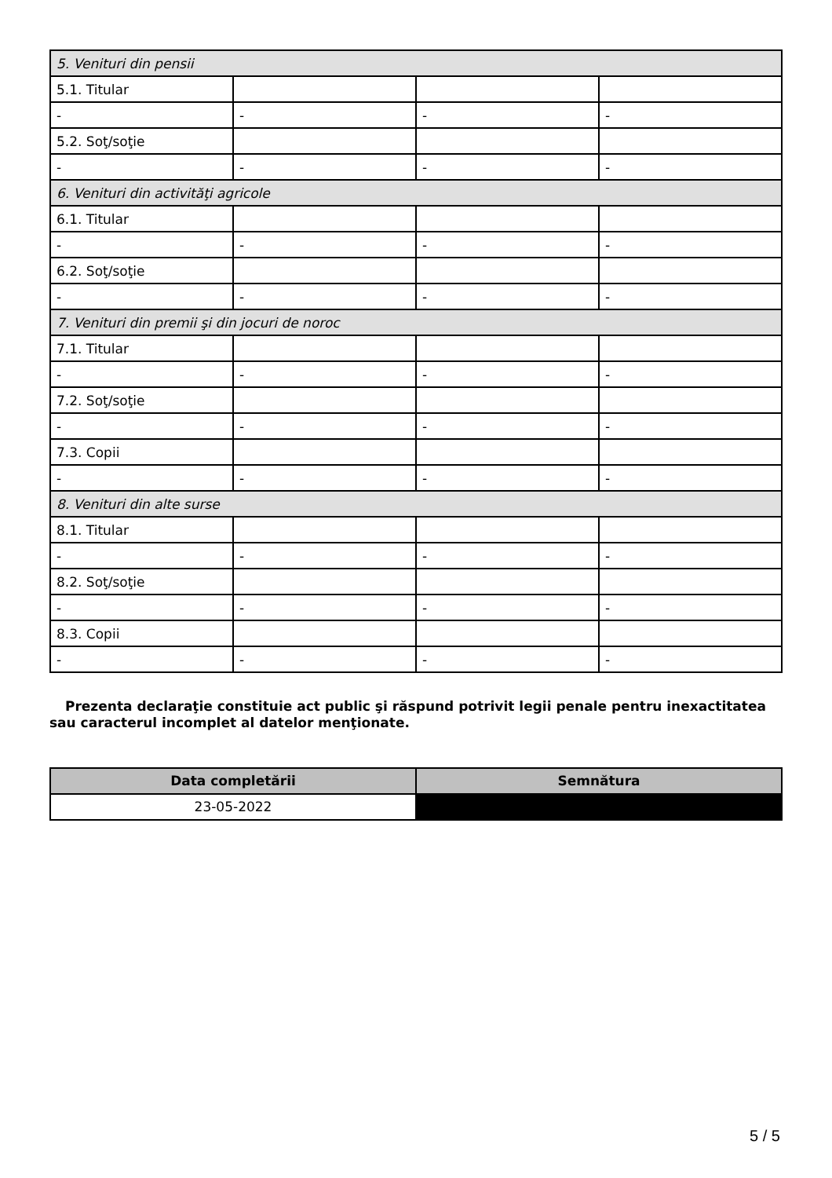| 5. Venituri din pensii | | | |
| 5.1. Titular | | | |
| - | - | - | - |
| 5.2. Soţ/soţie | | | |
| - | - | - | - |
| 6. Venituri din activităţi agricole | | | |
| 6.1. Titular | | | |
| - | - | - | - |
| 6.2. Soţ/soţie | | | |
| - | - | - | - |
| 7. Venituri din premii şi din jocuri de noroc | | | |
| 7.1. Titular | | | |
| - | - | - | - |
| 7.2. Soţ/soţie | | | |
| - | - | - | - |
| 7.3. Copii | | | |
| - | - | - | - |
| 8. Venituri din alte surse | | | |
| 8.1. Titular | | | |
| - | - | - | - |
| 8.2. Soţ/soţie | | | |
| - | - | - | - |
| 8.3. Copii | | | |
| - | - | - | - |
Prezenta declaraţie constituie act public şi răspund potrivit legii penale pentru inexactitatea sau caracterul incomplet al datelor menţionate.
| Data completării | Semnătura |
| --- | --- |
| 23-05-2022 | |
5 / 5